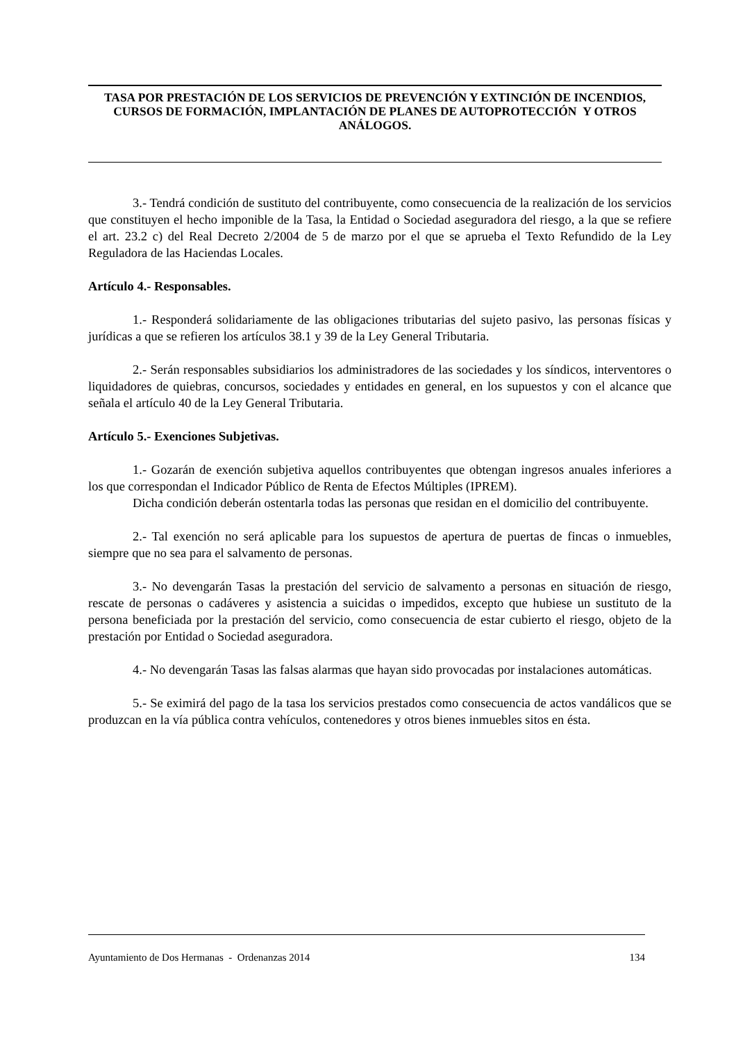TASA POR PRESTACIÓN DE LOS SERVICIOS DE PREVENCIÓN Y EXTINCIÓN DE INCENDIOS, CURSOS DE FORMACIÓN, IMPLANTACIÓN DE PLANES DE AUTOPROTECCIÓN Y OTROS ANÁLOGOS.
3.- Tendrá condición de sustituto del contribuyente, como consecuencia de la realización de los servicios que constituyen el hecho imponible de la Tasa, la Entidad o Sociedad aseguradora del riesgo, a la que se refiere el art. 23.2 c) del Real Decreto 2/2004 de 5 de marzo por el que se aprueba el Texto Refundido de la Ley Reguladora de las Haciendas Locales.
Artículo 4.- Responsables.
1.- Responderá solidariamente de las obligaciones tributarias del sujeto pasivo, las personas físicas y jurídicas a que se refieren los artículos 38.1 y 39 de la Ley General Tributaria.
2.- Serán responsables subsidiarios los administradores de las sociedades y los síndicos, interventores o liquidadores de quiebras, concursos, sociedades y entidades en general, en los supuestos y con el alcance que señala el artículo 40 de la Ley General Tributaria.
Artículo 5.- Exenciones Subjetivas.
1.- Gozarán de exención subjetiva aquellos contribuyentes que obtengan ingresos anuales inferiores a los que correspondan el Indicador Público de Renta de Efectos Múltiples (IPREM).
Dicha condición deberán ostentarla todas las personas que residan en el domicilio del contribuyente.
2.- Tal exención no será aplicable para los supuestos de apertura de puertas de fincas o inmuebles, siempre que no sea para el salvamento de personas.
3.- No devengarán Tasas la prestación del servicio de salvamento a personas en situación de riesgo, rescate de personas o cadáveres y asistencia a suicidas o impedidos, excepto que hubiese un sustituto de la persona beneficiada por la prestación del servicio, como consecuencia de estar cubierto el riesgo, objeto de la prestación por Entidad o Sociedad aseguradora.
4.- No devengarán Tasas las falsas alarmas que hayan sido provocadas por instalaciones automáticas.
5.- Se eximirá del pago de la tasa los servicios prestados como consecuencia de actos vandálicos que se produzcan en la vía pública contra vehículos, contenedores y otros bienes inmuebles sitos en ésta.
Ayuntamiento de Dos Hermanas - Ordenanzas 2014 134